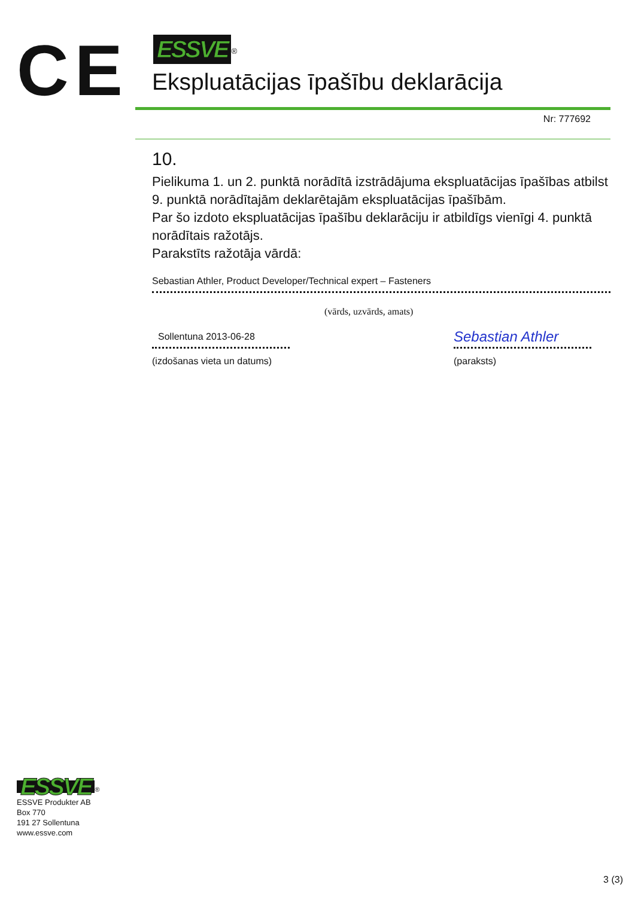CE
ESSVE<sup>®</sup>
Ekspluatācijas īpašību deklarācija
Nr: 777692
10.
Pielikuma 1. un 2. punktā norādītā izstrādājuma ekspluatācijas īpašības atbilst 9. punktā norādītajām deklarētajām ekspluatācijas īpašībām.
Par šo izdoto ekspluatācijas īpašību deklarāciju ir atbildīgs vienīgi 4. punktā norādītais ražotājs.
Parakstīts ražotāja vārdā:
Sebastian Athler, Product Developer/Technical expert – Fasteners
(vārds, uzvārds, amats)
Sollentuna 2013-06-28
(izdošanas vieta un datums)
Sebastian Athler
(paraksts)
ESSVE<sup>®</sup>
ESSVE Produkter AB
Box 770
191 27 Sollentuna
www.essve.com
3 (3)